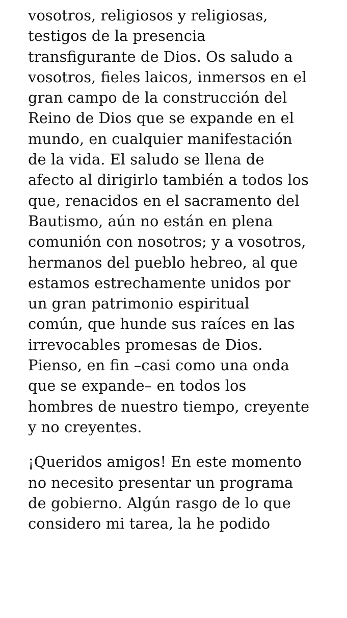vosotros, religiosos y religiosas,
testigos de la presencia
transfigurante de Dios. Os saludo a
vosotros, fieles laicos, inmersos en el
gran campo de la construcción del
Reino de Dios que se expande en el
mundo, en cualquier manifestación
de la vida. El saludo se llena de
afecto al dirigirlo también a todos los
que, renacidos en el sacramento del
Bautismo, aún no están en plena
comunión con nosotros; y a vosotros,
hermanos del pueblo hebreo, al que
estamos estrechamente unidos por
un gran patrimonio espiritual
común, que hunde sus raíces en las
irrevocables promesas de Dios.
Pienso, en fin –casi como una onda
que se expande– en todos los
hombres de nuestro tiempo, creyente
y no creyentes.
¡Queridos amigos! En este momento
no necesito presentar un programa
de gobierno. Algún rasgo de lo que
considero mi tarea, la he podido